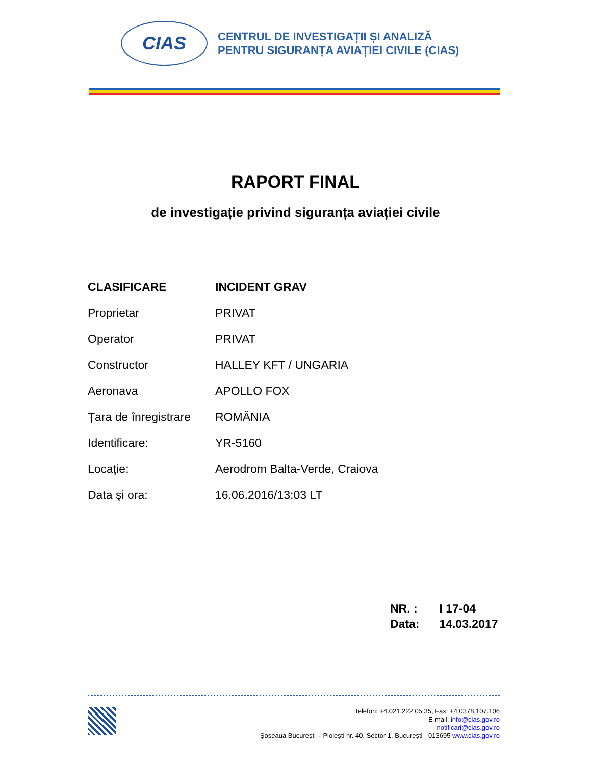CIAS
CENTRUL DE INVESTIGAȚII ȘI ANALIZĂ
PENTRU SIGURANȚA AVIAȚIEI CIVILE (CIAS)
RAPORT FINAL
de investigație privind siguranța aviației civile
| CLASIFICARE | INCIDENT GRAV |
| Proprietar | PRIVAT |
| Operator | PRIVAT |
| Constructor | HALLEY KFT / UNGARIA |
| Aeronava | APOLLO FOX |
| Țara de înregistrare | ROMÂNIA |
| Identificare: | YR-5160 |
| Locaţie: | Aerodrom Balta-Verde, Craiova |
| Data şi ora: | 16.06.2016/13:03 LT |
NR. : I 17-04
Data: 14.03.2017
Telefon: +4.021.222.05.35, Fax: +4.0378.107.106
E-mail: info@cias.gov.ro
notificari@cias.gov.ro
Șoseaua București – Ploiești nr. 40, Sector 1, București - 013695 www.cias.gov.ro